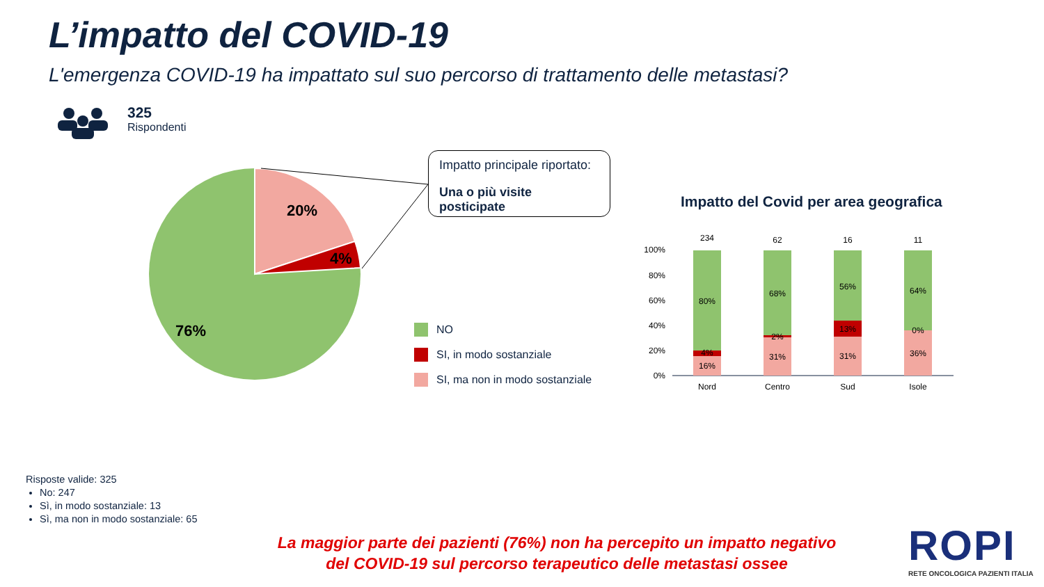L’impatto del COVID-19
L'emergenza COVID-19 ha impattato sul suo percorso di trattamento delle metastasi?
20%
4%
76%
100%
80%
60%
40%
20%
0%
234
80%
4%
16%
Nord
62
68%
2%
31%
Centro
16
56%
13%
31%
Sud
11
64%
0%
36%
Isole
325
Rispondenti
Impatto principale riportato:
Una o più visite posticipate
NO
SI, in modo sostanziale
SI, ma non in modo sostanziale
Impatto del Covid per area geografica
Risposte valide: 325
No: 247
Sì, in modo sostanziale: 13
Sì, ma non in modo sostanziale: 65
La maggior parte dei pazienti (76%) non ha percepito un impatto negativo
del COVID-19 sul percorso terapeutico delle metastasi ossee
ROPI
RETE ONCOLOGICA PAZIENTI ITALIA